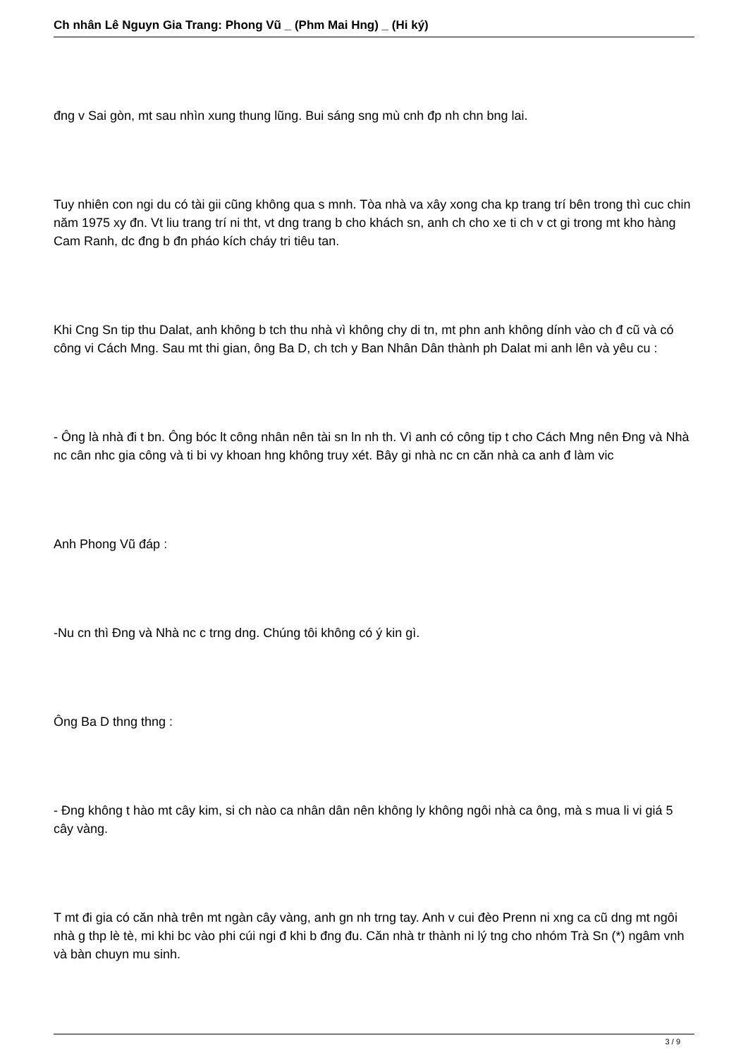Ch nhân Lê Nguyn Gia Trang: Phong Vũ _ (Phm Mai Hng) _ (Hi ký)
đng v Sai gòn, mt sau nhìn xung thung lũng. Bui sáng sng mù cnh đp nh chn bng lai.
Tuy nhiên con ngi du có tài gii cũng không qua s mnh. Tòa nhà va xây xong cha kp trang trí bên trong thì cuc chin năm 1975 xy đn. Vt liu trang trí ni tht, vt dng trang b cho khách sn, anh ch cho xe ti ch v ct gi trong mt kho hàng Cam Ranh, dc đng b đn pháo kích cháy tri tiêu tan.
Khi Cng Sn tip thu Dalat, anh không b tch thu nhà vì không chy di tn, mt phn anh không dính vào ch đ cũ và có công vi Cách Mng. Sau mt thi gian, ông Ba D, ch tch y Ban Nhân Dân thành ph Dalat mi anh lên và yêu cu :
- Ông là nhà đi t bn. Ông bóc lt công nhân nên tài sn ln nh th. Vì anh có công tip t cho Cách Mng nên Đng và Nhà nc cân nhc gia công và ti bi vy khoan hng không truy xét. Bây gi nhà nc cn căn nhà ca anh đ làm vic
Anh Phong Vũ đáp :
-Nu cn thì Đng và Nhà nc c trng dng. Chúng tôi không có ý kin gì.
Ông Ba D thng thng :
- Đng không t hào mt cây kim, si ch nào ca nhân dân nên không ly không ngôi nhà ca ông, mà s mua li vi giá 5 cây vàng.
T mt đi gia có căn nhà trên mt ngàn cây vàng, anh gn nh trng tay. Anh v cui đèo Prenn ni xng ca cũ dng mt ngôi nhà g thp lè tè, mi khi bc vào phi cúi ngi đ khi b đng đu. Căn nhà tr thành ni lý tng cho nhóm Trà Sn (*) ngâm vnh và bàn chuyn mu sinh.
3 / 9